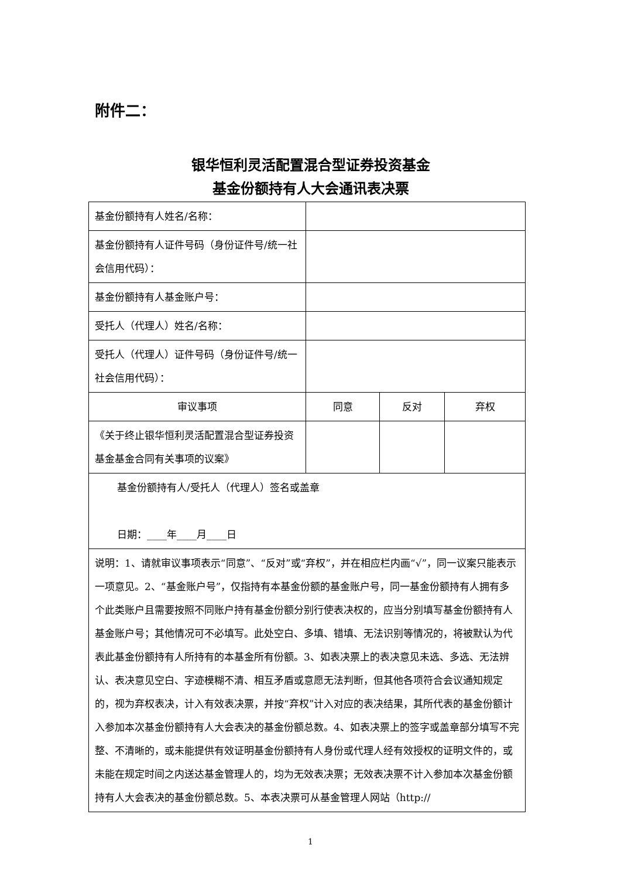附件二：
银华恒利灵活配置混合型证券投资基金
基金份额持有人大会通讯表决票
| 基金份额持有人姓名/名称： | | | |
| 基金份额持有人证件号码（身份证件号/统一社会信用代码）： | | | |
| 基金份额持有人基金账户号： | | | |
| 受托人（代理人）姓名/名称： | | | |
| 受托人（代理人）证件号码（身份证件号/统一社会信用代码）： | | | |
| 审议事项 | 同意 | 反对 | 弃权 |
| 《关于终止银华恒利灵活配置混合型证券投资基金基金合同有关事项的议案》 | | | |
| 基金份额持有人/受托人（代理人）签名或盖章 日期：____年____月____日 | | | |
| 说明：1、请就审议事项表示“同意”、“反对”或“弃权”，并在相应栏内画“√”，同一议案只能表示一项意见。2、“基金账户号”，仅指持有本基金份额的基金账户号，同一基金份额持有人拥有多个此类账户且需要按照不同账户持有基金份额分别行使表决权的，应当分别填写基金份额持有人基金账户号；其他情况可不必填写。此处空白、多填、错填、无法识别等情况的，将被默认为代表此基金份额持有人所持有的本基金所有份额。3、如表决票上的表决意见未选、多选、无法辨认、表决意见空白、字迹模糊不清、相互矛盾或意愿无法判断，但其他各项符合会议通知规定的，视为弃权表决，计入有效表决票，并按“弃权”计入对应的表决结果，其所代表的基金份额计入参加本次基金份额持有人大会表决的基金份额总数。4、如表决票上的签字或盖章部分填写不完整、不清晰的，或未能提供有效证明基金份额持有人身份或代理人经有效授权的证明文件的，或未能在规定时间之内送达基金管理人的，均为无效表决票；无效表决票不计入参加本次基金份额持有人大会表决的基金份额总数。5、本表决票可从基金管理人网站（http:// | | | |
1